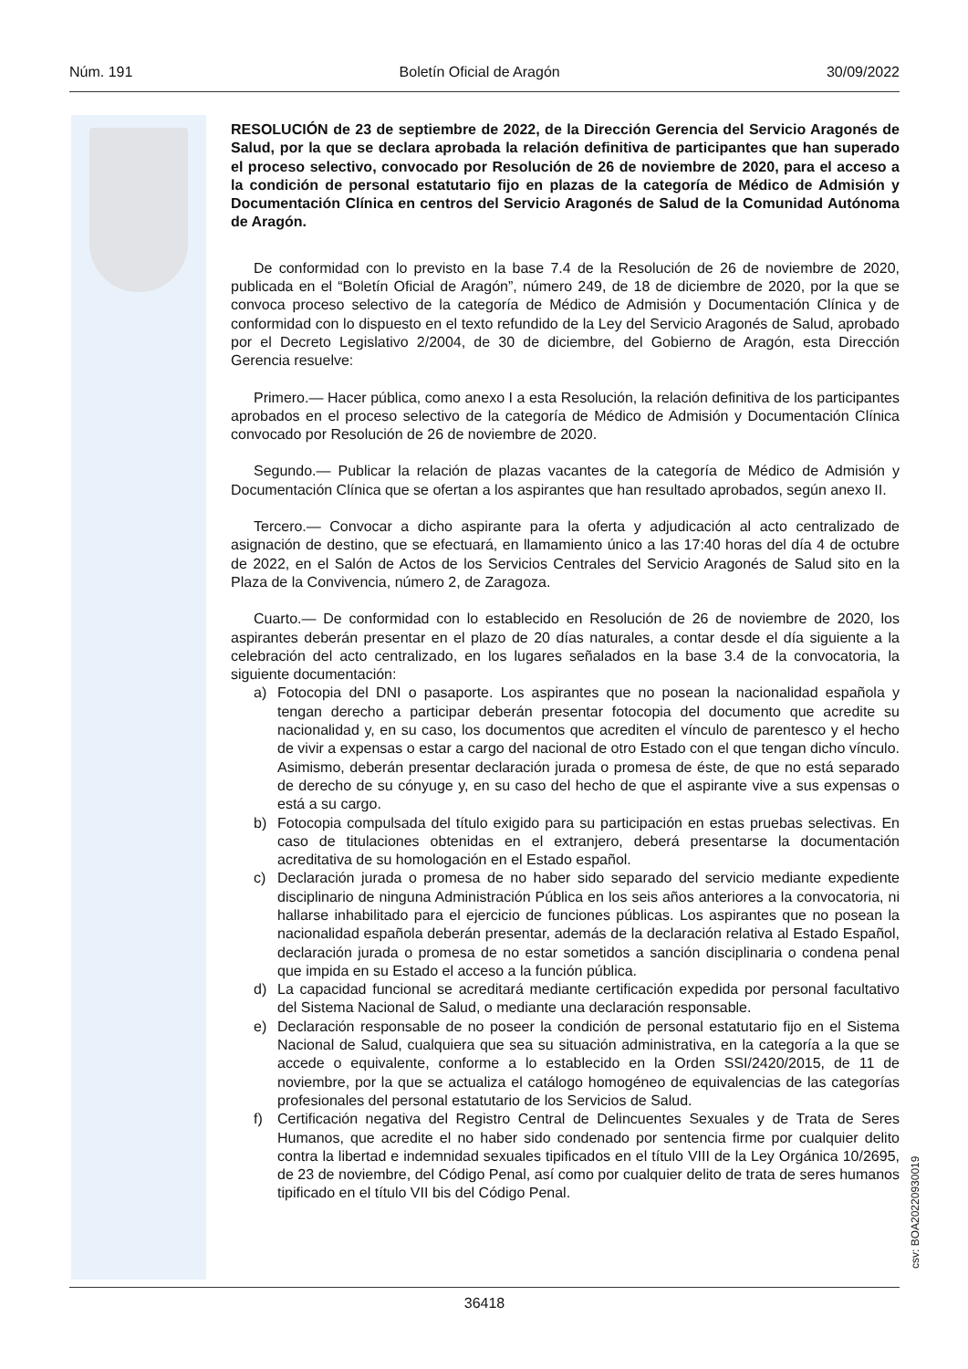Núm. 191 Boletín Oficial de Aragón 30/09/2022
RESOLUCIÓN de 23 de septiembre de 2022, de la Dirección Gerencia del Servicio Aragonés de Salud, por la que se declara aprobada la relación definitiva de participantes que han superado el proceso selectivo, convocado por Resolución de 26 de noviembre de 2020, para el acceso a la condición de personal estatutario fijo en plazas de la categoría de Médico de Admisión y Documentación Clínica en centros del Servicio Aragonés de Salud de la Comunidad Autónoma de Aragón.
De conformidad con lo previsto en la base 7.4 de la Resolución de 26 de noviembre de 2020, publicada en el “Boletín Oficial de Aragón”, número 249, de 18 de diciembre de 2020, por la que se convoca proceso selectivo de la categoría de Médico de Admisión y Documentación Clínica y de conformidad con lo dispuesto en el texto refundido de la Ley del Servicio Aragonés de Salud, aprobado por el Decreto Legislativo 2/2004, de 30 de diciembre, del Gobierno de Aragón, esta Dirección Gerencia resuelve:
Primero.— Hacer pública, como anexo I a esta Resolución, la relación definitiva de los participantes aprobados en el proceso selectivo de la categoría de Médico de Admisión y Documentación Clínica convocado por Resolución de 26 de noviembre de 2020.
Segundo.— Publicar la relación de plazas vacantes de la categoría de Médico de Admisión y Documentación Clínica que se ofertan a los aspirantes que han resultado aprobados, según anexo II.
Tercero.— Convocar a dicho aspirante para la oferta y adjudicación al acto centralizado de asignación de destino, que se efectuará, en llamamiento único a las 17:40 horas del día 4 de octubre de 2022, en el Salón de Actos de los Servicios Centrales del Servicio Aragonés de Salud sito en la Plaza de la Convivencia, número 2, de Zaragoza.
Cuarto.— De conformidad con lo establecido en Resolución de 26 de noviembre de 2020, los aspirantes deberán presentar en el plazo de 20 días naturales, a contar desde el día siguiente a la celebración del acto centralizado, en los lugares señalados en la base 3.4 de la convocatoria, la siguiente documentación:
a) Fotocopia del DNI o pasaporte. Los aspirantes que no posean la nacionalidad española y tengan derecho a participar deberán presentar fotocopia del documento que acredite su nacionalidad y, en su caso, los documentos que acrediten el vínculo de parentesco y el hecho de vivir a expensas o estar a cargo del nacional de otro Estado con el que tengan dicho vínculo. Asimismo, deberán presentar declaración jurada o promesa de éste, de que no está separado de derecho de su cónyuge y, en su caso del hecho de que el aspirante vive a sus expensas o está a su cargo.
b) Fotocopia compulsada del título exigido para su participación en estas pruebas selectivas. En caso de titulaciones obtenidas en el extranjero, deberá presentarse la documentación acreditativa de su homologación en el Estado español.
c) Declaración jurada o promesa de no haber sido separado del servicio mediante expediente disciplinario de ninguna Administración Pública en los seis años anteriores a la convocatoria, ni hallarse inhabilitado para el ejercicio de funciones públicas. Los aspirantes que no posean la nacionalidad española deberán presentar, además de la declaración relativa al Estado Español, declaración jurada o promesa de no estar sometidos a sanción disciplinaria o condena penal que impida en su Estado el acceso a la función pública.
d) La capacidad funcional se acreditará mediante certificación expedida por personal facultativo del Sistema Nacional de Salud, o mediante una declaración responsable.
e) Declaración responsable de no poseer la condición de personal estatutario fijo en el Sistema Nacional de Salud, cualquiera que sea su situación administrativa, en la categoría a la que se accede o equivalente, conforme a lo establecido en la Orden SSI/2420/2015, de 11 de noviembre, por la que se actualiza el catálogo homogéneo de equivalencias de las categorías profesionales del personal estatutario de los Servicios de Salud.
f) Certificación negativa del Registro Central de Delincuentes Sexuales y de Trata de Seres Humanos, que acredite el no haber sido condenado por sentencia firme por cualquier delito contra la libertad e indemnidad sexuales tipificados en el título VIII de la Ley Orgánica 10/2695, de 23 de noviembre, del Código Penal, así como por cualquier delito de trata de seres humanos tipificado en el título VII bis del Código Penal.
csv: BOA20220930019
36418